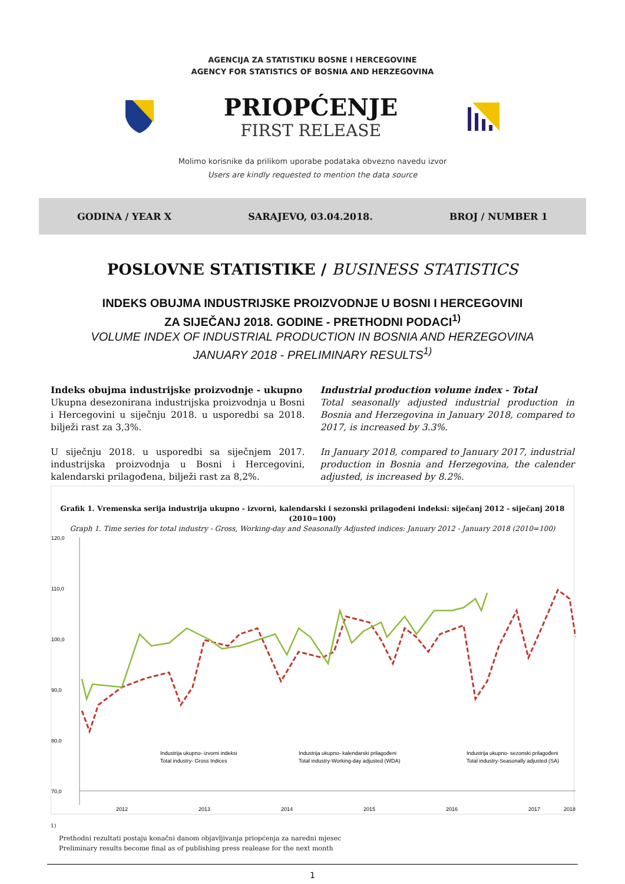AGENCIJA ZA STATISTIKU BOSNE I HERCEGOVINE
AGENCY FOR STATISTICS OF BOSNIA AND HERZEGOVINA
PRIOPĆENJE
FIRST RELEASE
Molimo korisnike da prilikom uporabe podataka obvezno navedu izvor
Users are kindly requested to mention the data source
GODINA / YEAR X SARAJEVO, 03.04.2018. BROJ / NUMBER 1
POSLOVNE STATISTIKE / BUSINESS STATISTICS
INDEKS OBUJMA INDUSTRIJSKE PROIZVODNJE U BOSNI I HERCEGOVINI
ZA SIJEČANJ 2018. GODINE - PRETHODNI PODACI<sup>1)</sup>
VOLUME INDEX OF INDUSTRIAL PRODUCTION IN BOSNIA AND HERZEGOVINA
JANUARY 2018 - PRELIMINARY RESULTS<sup>1)</sup>
Indeks obujma industrijske proizvodnje - ukupno
Ukupna desezonirana industrijska proizvodnja u Bosni i Hercegovini u siječnju 2018. u usporedbi sa 2018. bilježi rast za 3,3%.
U siječnju 2018. u usporedbi sa siječnjem 2017. industrijska proizvodnja u Bosni i Hercegovini, kalendarski prilagođena, bilježi rast za 8,2%.
Industrial production volume index - Total
Total seasonally adjusted industrial production in Bosnia and Herzegovina in January 2018, compared to 2017, is increased by 3.3%.
In January 2018, compared to January 2017, industrial production in Bosnia and Herzegovina, the calender adjusted, is increased by 8.2%.
Grafik 1. Vremenska serija industrija ukupno - izvorni, kalendarski i sezonski prilagođeni indeksi: siječanj 2012 - siječanj 2018 (2010=100)
Graph 1. Time series for total industry - Gross, Working-day and Seasonally Adjusted indices: January 2012 - January 2018 (2010=100)
120,0
110,0
100,0
90,0
80,0
70,0
Industrija ukupno- izvorni indeksi
Total industry- Gross Indices
Industrija ukupno- kalendarski prilagođeni
Total industry-Working-day adjusted (WDA)
Industrija ukupno- sezonski prilagođeni
Total industry-Seasonally adjusted (SA)
2012
2013
2014
2015
2016
2017
2018
<sup>1)</sup>
Prethodni rezultati postaju konačni danom objavljivanja priopćenja za naredni mjesec
Preliminary results become final as of publishing press realease for the next month
1